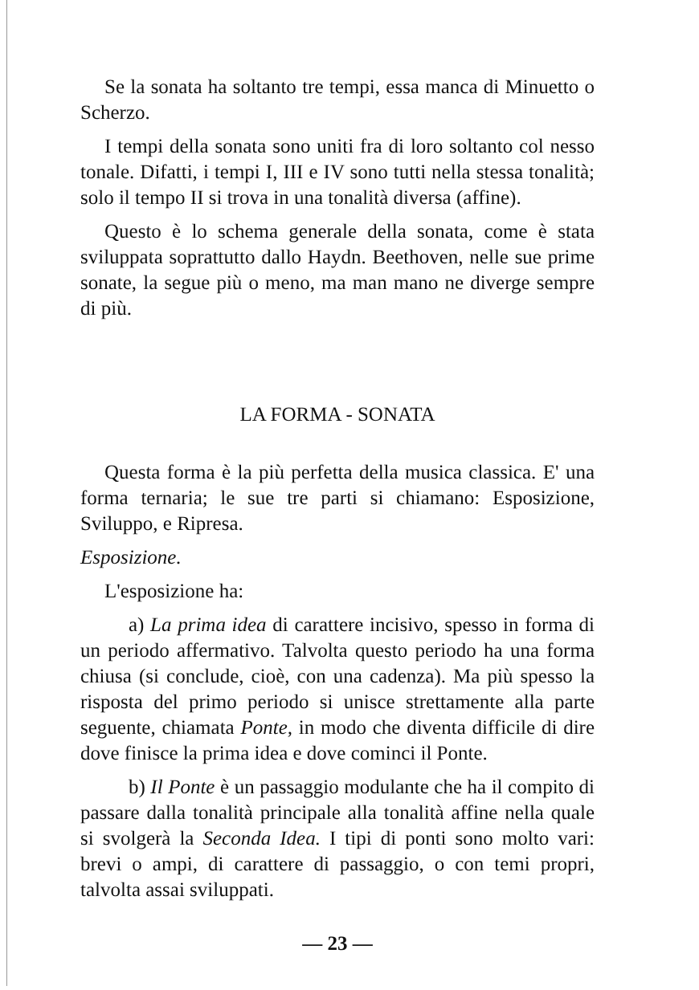Se la sonata ha soltanto tre tempi, essa manca di Minuetto o Scherzo.
I tempi della sonata sono uniti fra di loro soltanto col nesso tonale. Difatti, i tempi I, III e IV sono tutti nella stessa tonalità; solo il tempo II si trova in una tonalità diversa (affine).
Questo è lo schema generale della sonata, come è stata sviluppata soprattutto dallo Haydn. Beethoven, nelle sue prime sonate, la segue più o meno, ma man mano ne diverge sempre di più.
LA FORMA - SONATA
Questa forma è la più perfetta della musica classica. E' una forma ternaria; le sue tre parti si chiamano: Esposizione, Sviluppo, e Ripresa.
Esposizione.
L'esposizione ha:
a) La prima idea di carattere incisivo, spesso in forma di un periodo affermativo. Talvolta questo periodo ha una forma chiusa (si conclude, cioè, con una cadenza). Ma più spesso la risposta del primo periodo si unisce strettamente alla parte seguente, chiamata Ponte, in modo che diventa difficile di dire dove finisce la prima idea e dove cominci il Ponte.
b) Il Ponte è un passaggio modulante che ha il compito di passare dalla tonalità principale alla tonalità affine nella quale si svolgerà la Seconda Idea. I tipi di ponti sono molto vari: brevi o ampi, di carattere di passaggio, o con temi propri, talvolta assai sviluppati.
— 23 —